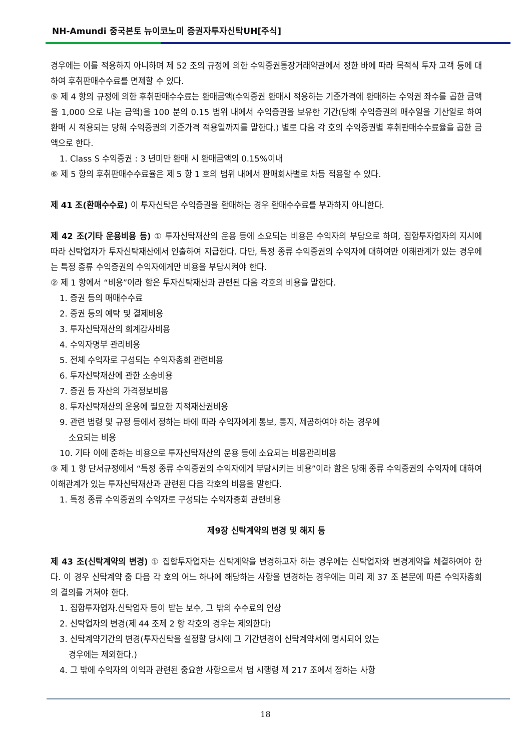NH-Amundi 중국본토 뉴이코노미 증권자투자신탁UH[주식]
경우에는 이를 적용하지 아니하며 제 52 조의 규정에 의한 수익증권통장거래약관에서 정한 바에 따라 목적식 투자 고객 등에 대하여 후취판매수수료를 면제할 수 있다.
⑤ 제 4 항의 규정에 의한 후취판매수수료는 환매금액(수익증권 환매시 적용하는 기준가격에 환매하는 수익권 좌수를 곱한 금액을 1,000 으로 나눈 금액)을 100 분의 0.15 범위 내에서 수익증권을 보유한 기간(당해 수익증권의 매수일을 기산일로 하여 환매 시 적용되는 당해 수익증권의 기준가격 적용일까지를 말한다.) 별로 다음 각 호의 수익증권별 후취판매수수료율을 곱한 금액으로 한다.
1. Class S 수익증권 : 3 년미만 환매 시 환매금액의 0.15%이내
⑥ 제 5 항의 후취판매수수료율은 제 5 항 1 호의 범위 내에서 판매회사별로 차등 적용할 수 있다.
제 41 조(환매수수료) 이 투자신탁은 수익증권을 환매하는 경우 환매수수료를 부과하지 아니한다.
제 42 조(기타 운용비용 등) ① 투자신탁재산의 운용 등에 소요되는 비용은 수익자의 부담으로 하며, 집합투자업자의 지시에 따라 신탁업자가 투자신탁재산에서 인출하여 지급한다. 다만, 특정 종류 수익증권의 수익자에 대하여만 이해관계가 있는 경우에는 특정 종류 수익증권의 수익자에게만 비용을 부담시켜야 한다.
② 제 1 항에서 “비용”이라 함은 투자신탁재산과 관련된 다음 각호의 비용을 말한다.
1. 증권 등의 매매수수료
2. 증권 등의 예탁 및 결제비용
3. 투자신탁재산의 회계감사비용
4. 수익자명부 관리비용
5. 전체 수익자로 구성되는 수익자총회 관련비용
6. 투자신탁재산에 관한 소송비용
7. 증권 등 자산의 가격정보비용
8. 투자신탁재산의 운용에 필요한 지적재산권비용
9. 관련 법령 및 규정 등에서 정하는 바에 따라 수익자에게 통보, 통지, 제공하여야 하는 경우에
소요되는 비용
10. 기타 이에 준하는 비용으로 투자신탁재산의 운용 등에 소요되는 비용관리비용
③ 제 1 항 단서규정에서 “특정 종류 수익증권의 수익자에게 부담시키는 비용”이라 함은 당해 종류 수익증권의 수익자에 대하여 이해관계가 있는 투자신탁재산과 관련된 다음 각호의 비용을 말한다.
1. 특정 종류 수익증권의 수익자로 구성되는 수익자총회 관련비용
제9장 신탁계약의 변경 및 해지 등
제 43 조(신탁계약의 변경) ① 집합투자업자는 신탁계약을 변경하고자 하는 경우에는 신탁업자와 변경계약을 체결하여야 한다. 이 경우 신탁계약 중 다음 각 호의 어느 하나에 해당하는 사항을 변경하는 경우에는 미리 제 37 조 본문에 따른 수익자총회의 결의를 거쳐야 한다.
1. 집합투자업자.신탁업자 등이 받는 보수, 그 밖의 수수료의 인상
2. 신탁업자의 변경(제 44 조제 2 항 각호의 경우는 제외한다)
3. 신탁계약기간의 변경(투자신탁을 설정할 당시에 그 기간변경이 신탁계약서에 명시되어 있는
경우에는 제외한다.)
4. 그 밖에 수익자의 이익과 관련된 중요한 사항으로서 법 시행령 제 217 조에서 정하는 사항
18